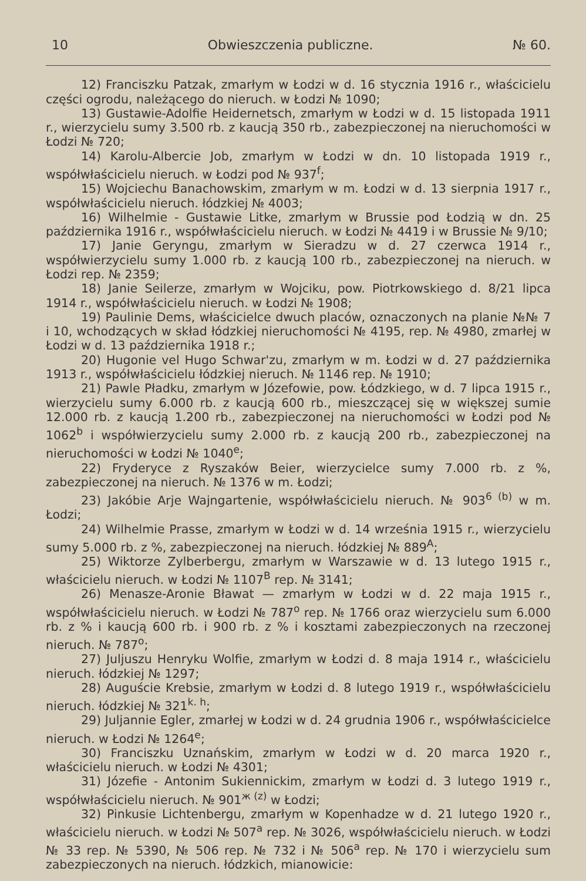10 Obwieszczenia publiczne. № 60.
12) Franciszku Patzak, zmarłym w Łodzi w d. 16 stycznia 1916 r., właścicielu części ogrodu, należącego do nieruch. w Łodzi № 1090;
13) Gustawie-Adolfie Heidernetsch, zmarłym w Łodzi w d. 15 listopada 1911 r., wierzycielu sumy 3.500 rb. z kaucją 350 rb., zabezpieczonej na nieruchomości w Łodzi № 720;
14) Karolu-Albercie Job, zmarłym w Łodzi w dn. 10 listopada 1919 r., współwłaścicielu nieruch. w Łodzi pod № 937<sup>f</sup>;
15) Wojciechu Banachowskim, zmarłym w m. Łodzi w d. 13 sierpnia 1917 r., współwłaścicielu nieruch. łódzkiej № 4003;
16) Wilhelmie - Gustawie Litke, zmarłym w Brussie pod Łodzią w dn. 25 października 1916 r., współwłaścicielu nieruch. w Łodzi № 4419 i w Brussie № 9/10;
17) Janie Geryngu, zmarłym w Sieradzu w d. 27 czerwca 1914 r., współwierzycielu sumy 1.000 rb. z kaucją 100 rb., zabezpieczonej na nieruch. w Łodzi rep. № 2359;
18) Janie Seilerze, zmarłym w Wojciku, pow. Piotrkowskiego d. 8/21 lipca 1914 r., współwłaścicielu nieruch. w Łodzi № 1908;
19) Paulinie Dems, właścicielce dwuch placów, oznaczonych na planie №№ 7 i 10, wchodzących w skład łódzkiej nieruchomości № 4195, rep. № 4980, zmarłej w Łodzi w d. 13 października 1918 r.;
20) Hugonie vel Hugo Schwar'zu, zmarłym w m. Łodzi w d. 27 października 1913 r., współwłaścicielu łódzkiej nieruch. № 1146 rep. № 1910;
21) Pawle Pładku, zmarłym w Józefowie, pow. Łódzkiego, w d. 7 lipca 1915 r., wierzycielu sumy 6.000 rb. z kaucją 600 rb., mieszczącej się w większej sumie 12.000 rb. z kaucją 1.200 rb., zabezpieczonej na nieruchomości w Łodzi pod № 1062<sup>b</sup> i współwierzycielu sumy 2.000 rb. z kaucją 200 rb., zabezpieczonej na nieruchomości w Łodzi № 1040<sup>e</sup>;
22) Fryderyce z Ryszaków Beier, wierzycielce sumy 7.000 rb. z %, zabezpieczonej na nieruch. № 1376 w m. Łodzi;
23) Jakóbie Arje Wajngartenie, współwłaścicielu nieruch. № 903<sup>6 (b)</sup> w m. Łodzi;
24) Wilhelmie Prasse, zmarłym w Łodzi w d. 14 września 1915 r., wierzycielu sumy 5.000 rb. z %, zabezpieczonej na nieruch. łódzkiej № 889<sup>A</sup>;
25) Wiktorze Zylberbergu, zmarłym w Warszawie w d. 13 lutego 1915 r., właścicielu nieruch. w Łodzi № 1107<sup>B</sup> rep. № 3141;
26) Menasze-Aronie Bławat — zmarłym w Łodzi w d. 22 maja 1915 r., współwłaścicielu nieruch. w Łodzi № 787<sup>o</sup> rep. № 1766 oraz wierzycielu sum 6.000 rb. z % i kaucją 600 rb. i 900 rb. z % i kosztami zabezpieczonych na rzeczonej nieruch. № 787<sup>o</sup>;
27) Juljuszu Henryku Wolfie, zmarłym w Łodzi d. 8 maja 1914 r., właścicielu nieruch. łódzkiej № 1297;
28) Auguście Krebsie, zmarłym w Łodzi d. 8 lutego 1919 r., współwłaścicielu nieruch. łódzkiej № 321<sup>k. h</sup>;
29) Juljannie Egler, zmarłej w Łodzi w d. 24 grudnia 1906 r., współwłaścicielce nieruch. w Łodzi № 1264<sup>e</sup>;
30) Franciszku Uznańskim, zmarłym w Łodzi w d. 20 marca 1920 r., właścicielu nieruch. w Łodzi № 4301;
31) Józefie - Antonim Sukiennickim, zmarłym w Łodzi d. 3 lutego 1919 r., współwłaścicielu nieruch. № 901<sup>ж (z)</sup> w Łodzi;
32) Pinkusie Lichtenbergu, zmarłym w Kopenhadze w d. 21 lutego 1920 r., właścicielu nieruch. w Łodzi № 507<sup>a</sup> rep. № 3026, współwłaścicielu nieruch. w Łodzi № 33 rep. № 5390, № 506 rep. № 732 i № 506<sup>a</sup> rep. № 170 i wierzycielu sum zabezpieczonych na nieruch. łódzkich, mianowicie: